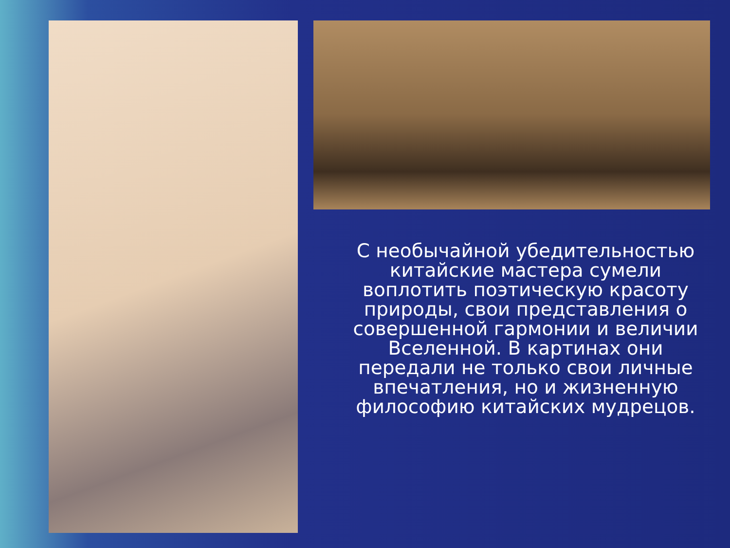С необычайной убедительностью китайские мастера сумели воплотить поэтическую красоту природы, свои представления о совершенной гармонии и величии Вселенной. В картинах они передали не только свои личные впечатления, но и жизненную философию китайских мудрецов.